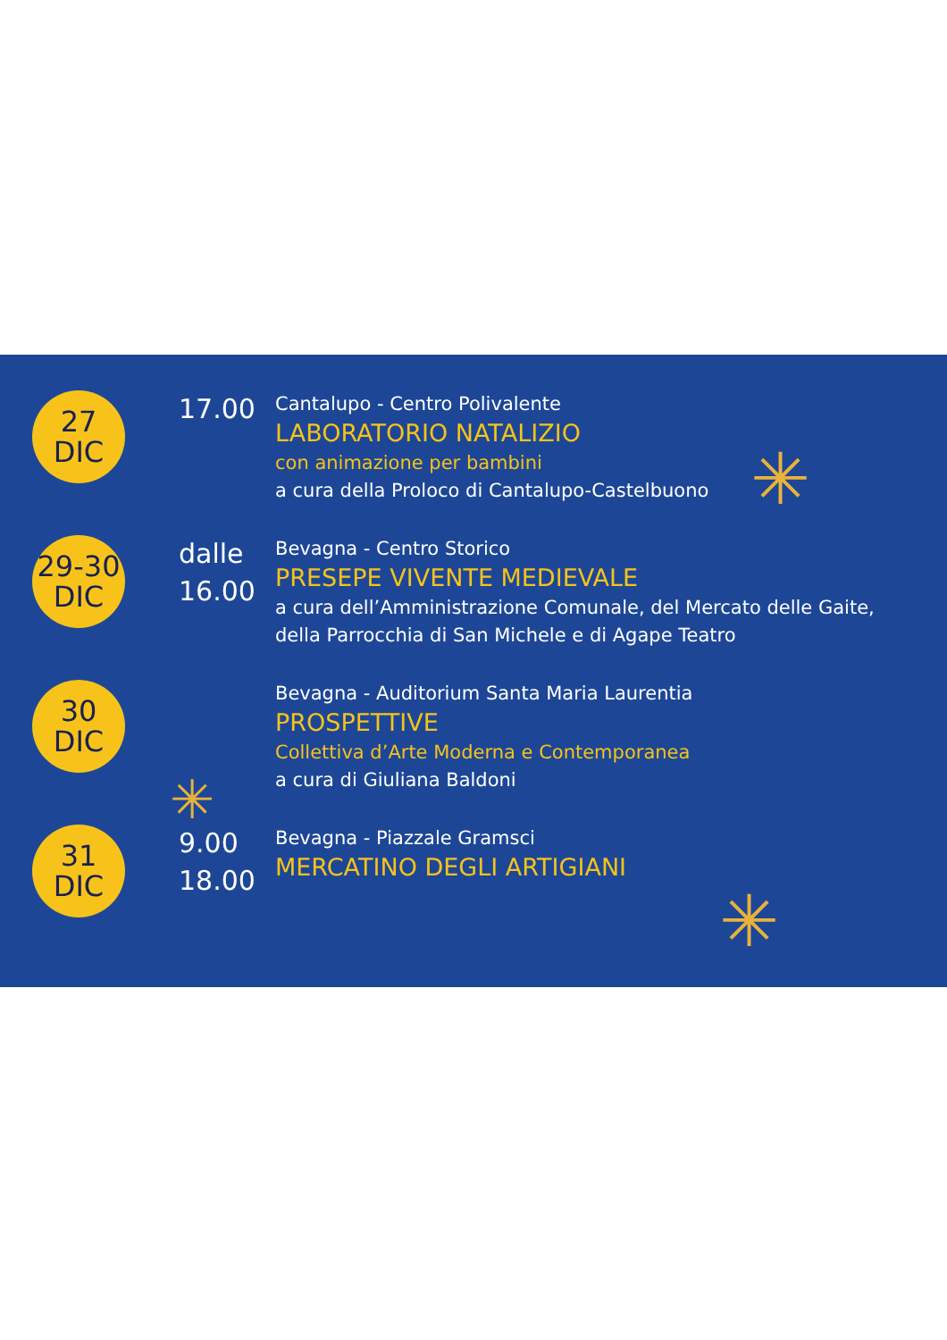✳
✳
✳
27
DIC
17.00
Cantalupo - Centro Polivalente
LABORATORIO NATALIZIO
con animazione per bambini
a cura della Proloco di Cantalupo-Castelbuono
29-30
DIC
dalle
16.00
Bevagna - Centro Storico
PRESEPE VIVENTE MEDIEVALE
a cura dell’Amministrazione Comunale, del Mercato delle Gaite,
della Parrocchia di San Michele e di Agape Teatro
30
DIC
Bevagna - Auditorium Santa Maria Laurentia
PROSPETTIVE
Collettiva d’Arte Moderna e Contemporanea
a cura di Giuliana Baldoni
31
DIC
9.00
18.00
Bevagna - Piazzale Gramsci
MERCATINO DEGLI ARTIGIANI